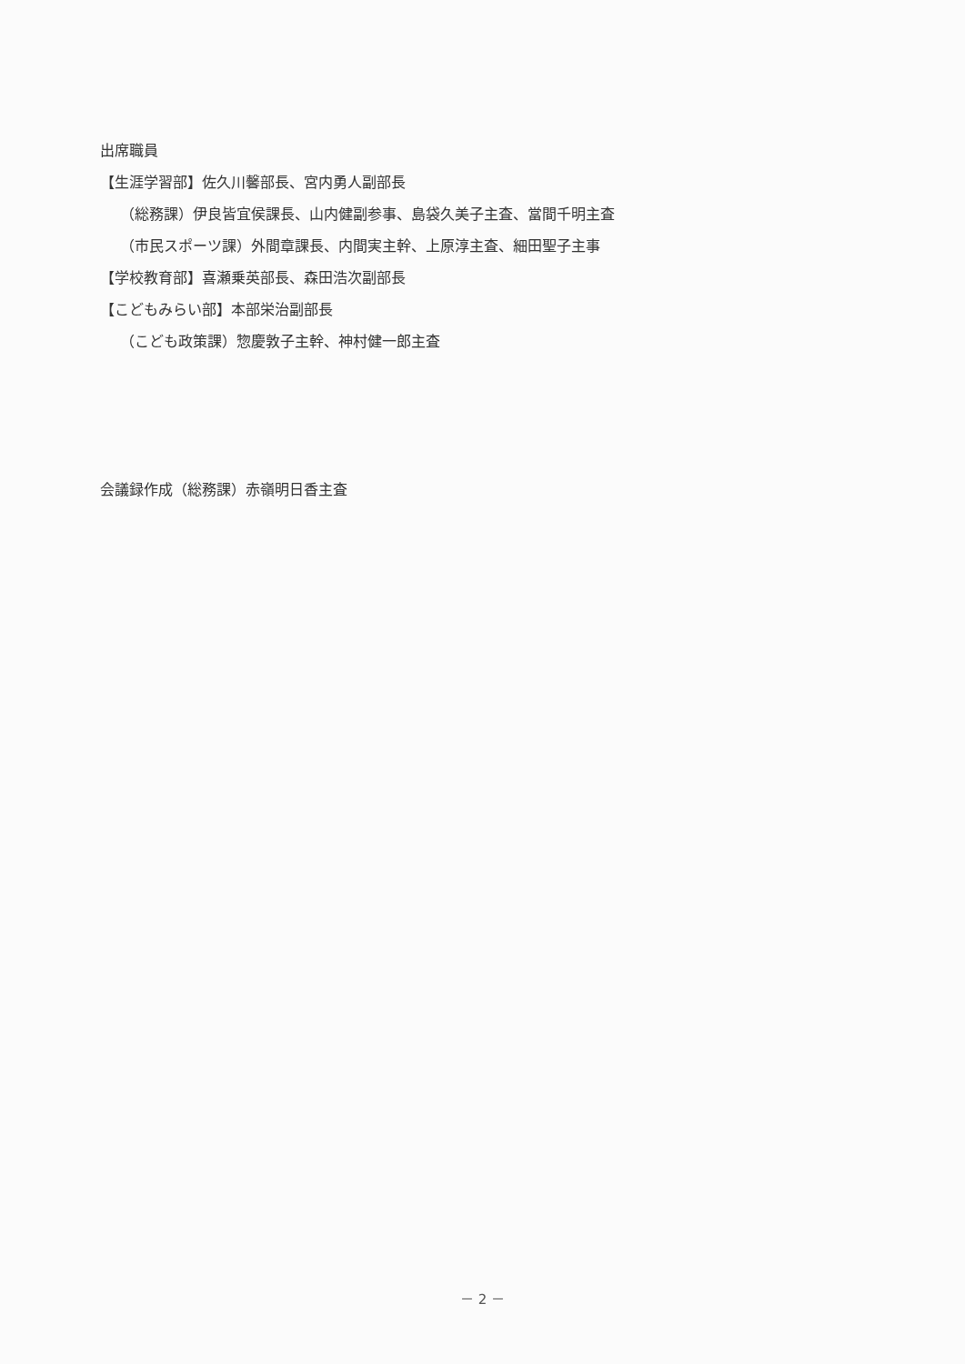出席職員
【生涯学習部】佐久川馨部長、宮内勇人副部長
（総務課）伊良皆宜侯課長、山内健副参事、島袋久美子主査、當間千明主査
（市民スポーツ課）外間章課長、内間実主幹、上原淳主査、細田聖子主事
【学校教育部】喜瀬乗英部長、森田浩次副部長
【こどもみらい部】本部栄治副部長
（こども政策課）惣慶敦子主幹、神村健一郎主査
会議録作成（総務課）赤嶺明日香主査
－ 2 －